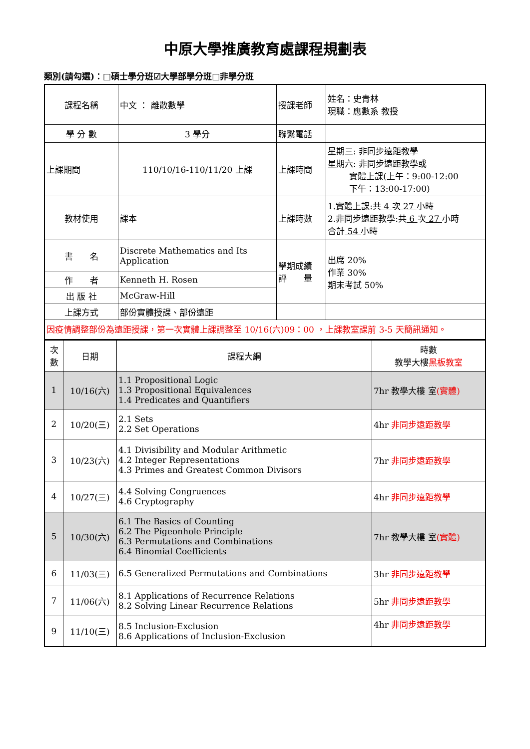中原大學推廣教育處課程規劃表
類別(請勾選)：□碩士學分班☑大學部學分班□非學分班
| 課程名稱 | 中文 ： 離散數學 | 授課老師 | 姓名：史青林 現職：應數系 教授 |
| 學 分 數 | 3 學分 | 聯繫電話 | |
| 上課期間 | 110/10/16-110/11/20 上課 | 上課時間 | 星期三: 非同步遠距教學 星期六: 非同步遠距教學或 實體上課(上午：9:00-12:00 下午：13:00-17:00) |
| 教材使用 | 課本 | 上課時數 | 1.實體上課:共 4 次 27 小時 2.非同步遠距教學:共 6 次 27 小時 合計 54 小時 |
| 書 名 | Discrete Mathematics and Its Application | 學期成績 評 量 | 出席 20% 作業 30% 期末考試 50% |
| 作 者 | Kenneth H. Rosen | | |
| 出 版 社 | McGraw-Hill | | |
| 上課方式 | 部份實體授課、部份遠距 | | |
| 因疫情調整部份為遠距授課，第一次實體上課調整至 10/16(六)09：00 ，上課教室課前 3-5 天簡訊通知。 | | | |
| 次數 | 日期 | 課程大綱 | 時數 教學大樓 黑板教室 |
| --- | --- | --- | --- |
| 1 | 10/16(六) | 1.1 Propositional Logic 1.3 Propositional Equivalences 1.4 Predicates and Quantifiers | 7hr 教學大樓 室 (實體) |
| 2 | 10/20(三) | 2.1 Sets 2.2 Set Operations | 4hr 非同步遠距教學 |
| 3 | 10/23(六) | 4.1 Divisibility and Modular Arithmetic 4.2 Integer Representations 4.3 Primes and Greatest Common Divisors | 7hr 非同步遠距教學 |
| 4 | 10/27(三) | 4.4 Solving Congruences 4.6 Cryptography | 4hr 非同步遠距教學 |
| 5 | 10/30(六) | 6.1 The Basics of Counting 6.2 The Pigeonhole Principle 6.3 Permutations and Combinations 6.4 Binomial Coefficients | 7hr 教學大樓 室 (實體) |
| 6 | 11/03(三) | 6.5 Generalized Permutations and Combinations | 3hr 非同步遠距教學 |
| 7 | 11/06(六) | 8.1 Applications of Recurrence Relations 8.2 Solving Linear Recurrence Relations | 5hr 非同步遠距教學 |
| 9 | 11/10(三) | 8.5 Inclusion-Exclusion 8.6 Applications of Inclusion-Exclusion | 4hr 非同步遠距教學 |